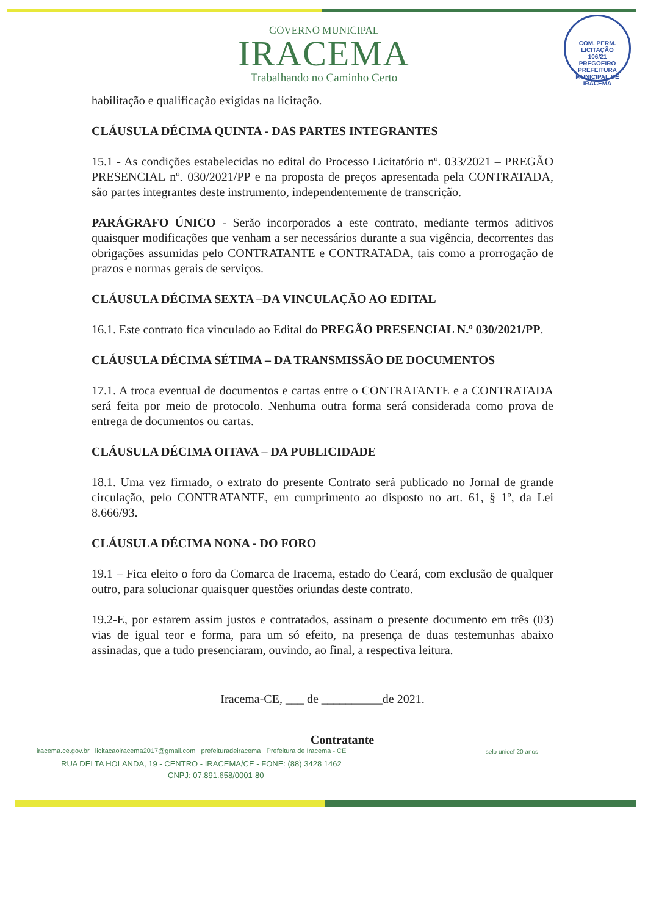COM. PERM. LICITAÇÃO
106/21
PREGOEIRO
PREFEITURA MUNICIPAL DE IRACEMA
GOVERNO MUNICIPAL
IRACEMA
Trabalhando no Caminho Certo
habilitação e qualificação exigidas na licitação.
CLÁUSULA DÉCIMA QUINTA - DAS PARTES INTEGRANTES
15.1 - As condições estabelecidas no edital do Processo Licitatório nº. 033/2021 – PREGÃO PRESENCIAL nº. 030/2021/PP e na proposta de preços apresentada pela CONTRATADA, são partes integrantes deste instrumento, independentemente de transcrição.
PARÁGRAFO ÚNICO - Serão incorporados a este contrato, mediante termos aditivos quaisquer modificações que venham a ser necessários durante a sua vigência, decorrentes das obrigações assumidas pelo CONTRATANTE e CONTRATADA, tais como a prorrogação de prazos e normas gerais de serviços.
CLÁUSULA DÉCIMA SEXTA –DA VINCULAÇÃO AO EDITAL
16.1. Este contrato fica vinculado ao Edital do PREGÃO PRESENCIAL N.º 030/2021/PP.
CLÁUSULA DÉCIMA SÉTIMA – DA TRANSMISSÃO DE DOCUMENTOS
17.1. A troca eventual de documentos e cartas entre o CONTRATANTE e a CONTRATADA será feita por meio de protocolo. Nenhuma outra forma será considerada como prova de entrega de documentos ou cartas.
CLÁUSULA DÉCIMA OITAVA – DA PUBLICIDADE
18.1. Uma vez firmado, o extrato do presente Contrato será publicado no Jornal de grande circulação, pelo CONTRATANTE, em cumprimento ao disposto no art. 61, § 1º, da Lei 8.666/93.
CLÁUSULA DÉCIMA NONA - DO FORO
19.1 – Fica eleito o foro da Comarca de Iracema, estado do Ceará, com exclusão de qualquer outro, para solucionar quaisquer questões oriundas deste contrato.
19.2-E, por estarem assim justos e contratados, assinam o presente documento em três (03) vias de igual teor e forma, para um só efeito, na presença de duas testemunhas abaixo assinadas, que a tudo presenciaram, ouvindo, ao final, a respectiva leitura.
Iracema-CE, ___ de __________de 2021.
Contratante
iracema.ce.gov.br licitacaoiracema2017@gmail.com prefeituradeiracema Prefeitura de Iracema - CE
RUA DELTA HOLANDA, 19 - CENTRO - IRACEMA/CE - FONE: (88) 3428 1462
CNPJ: 07.891.658/0001-80
selo unicef 20 anos